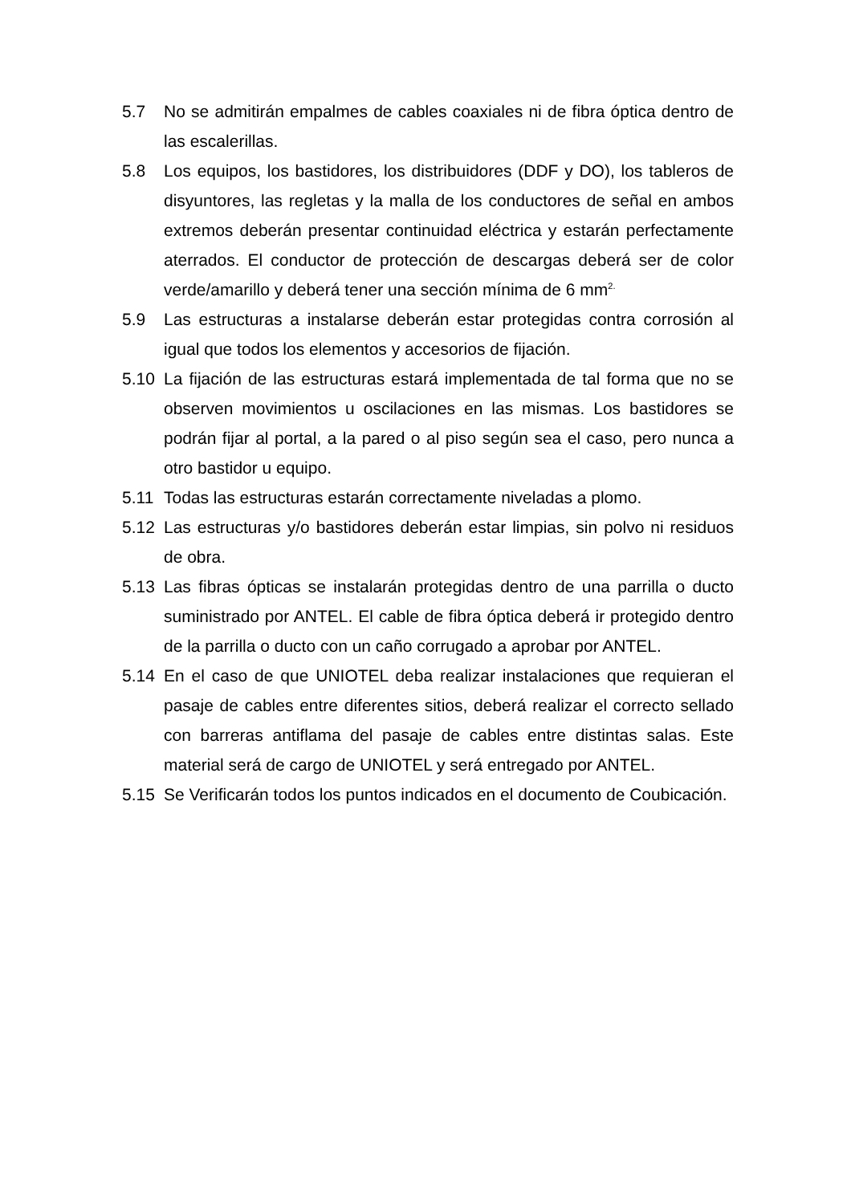5.7 No se admitirán empalmes de cables coaxiales ni de fibra óptica dentro de las escalerillas.
5.8 Los equipos, los bastidores, los distribuidores (DDF y DO), los tableros de disyuntores, las regletas y la malla de los conductores de señal en ambos extremos deberán presentar continuidad eléctrica y estarán perfectamente aterrados. El conductor de protección de descargas deberá ser de color verde/amarillo y deberá tener una sección mínima de 6 mm<sup>2.</sup>
5.9 Las estructuras a instalarse deberán estar protegidas contra corrosión al igual que todos los elementos y accesorios de fijación.
5.10 La fijación de las estructuras estará implementada de tal forma que no se observen movimientos u oscilaciones en las mismas. Los bastidores se podrán fijar al portal, a la pared o al piso según sea el caso, pero nunca a otro bastidor u equipo.
5.11 Todas las estructuras estarán correctamente niveladas a plomo.
5.12 Las estructuras y/o bastidores deberán estar limpias, sin polvo ni residuos de obra.
5.13 Las fibras ópticas se instalarán protegidas dentro de una parrilla o ducto suministrado por ANTEL. El cable de fibra óptica deberá ir protegido dentro de la parrilla o ducto con un caño corrugado a aprobar por ANTEL.
5.14 En el caso de que UNIOTEL deba realizar instalaciones que requieran el pasaje de cables entre diferentes sitios, deberá realizar el correcto sellado con barreras antiflama del pasaje de cables entre distintas salas. Este material será de cargo de UNIOTEL y será entregado por ANTEL.
5.15 Se Verificarán todos los puntos indicados en el documento de Coubicación.